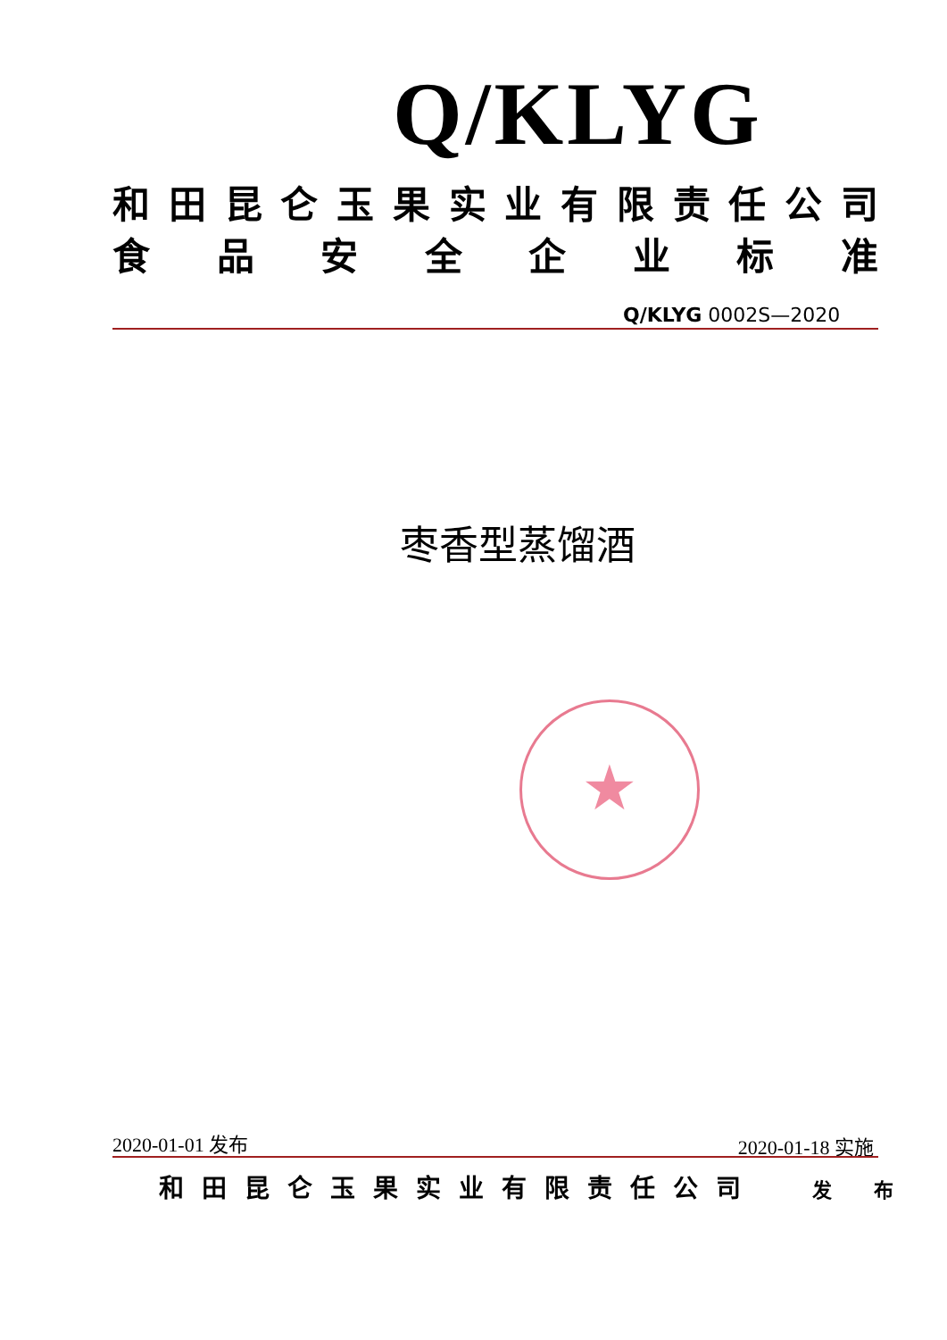Q/KLYG
和田昆仑玉果实业有限责任公司
食品安全企业标准
Q/KLYG 0002S—2020
枣香型蒸馏酒
★
2020-01-01 发布 2020-01-18 实施
和田昆仑玉果实业有限责任公司 发 布